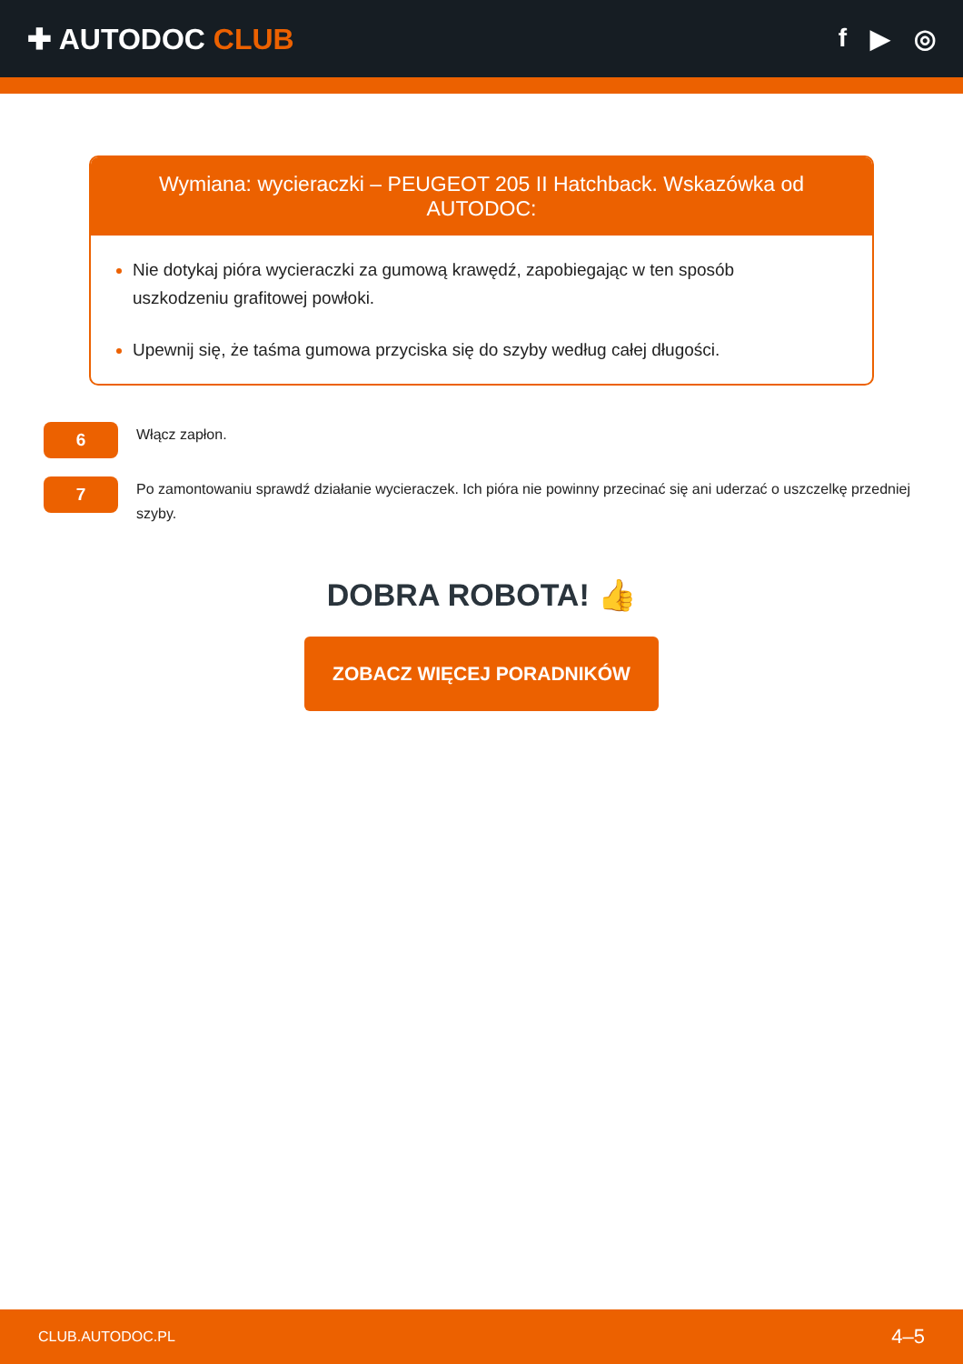✚ AUTODOC CLUB f ▶ ◎
Wymiana: wycieraczki – PEUGEOT 205 II Hatchback. Wskazówka od AUTODOC:
Nie dotykaj pióra wycieraczki za gumową krawędź, zapobiegając w ten sposób uszkodzeniu grafitowej powłoki.
Upewnij się, że taśma gumowa przyciska się do szyby według całej długości.
6
Włącz zapłon.
7
Po zamontowaniu sprawdź działanie wycieraczek. Ich pióra nie powinny przecinać się ani uderzać o uszczelkę przedniej szyby.
DOBRA ROBOTA! 👍
ZOBACZ WIĘCEJ PORADNIKÓW
CLUB.AUTODOC.PL 4–5